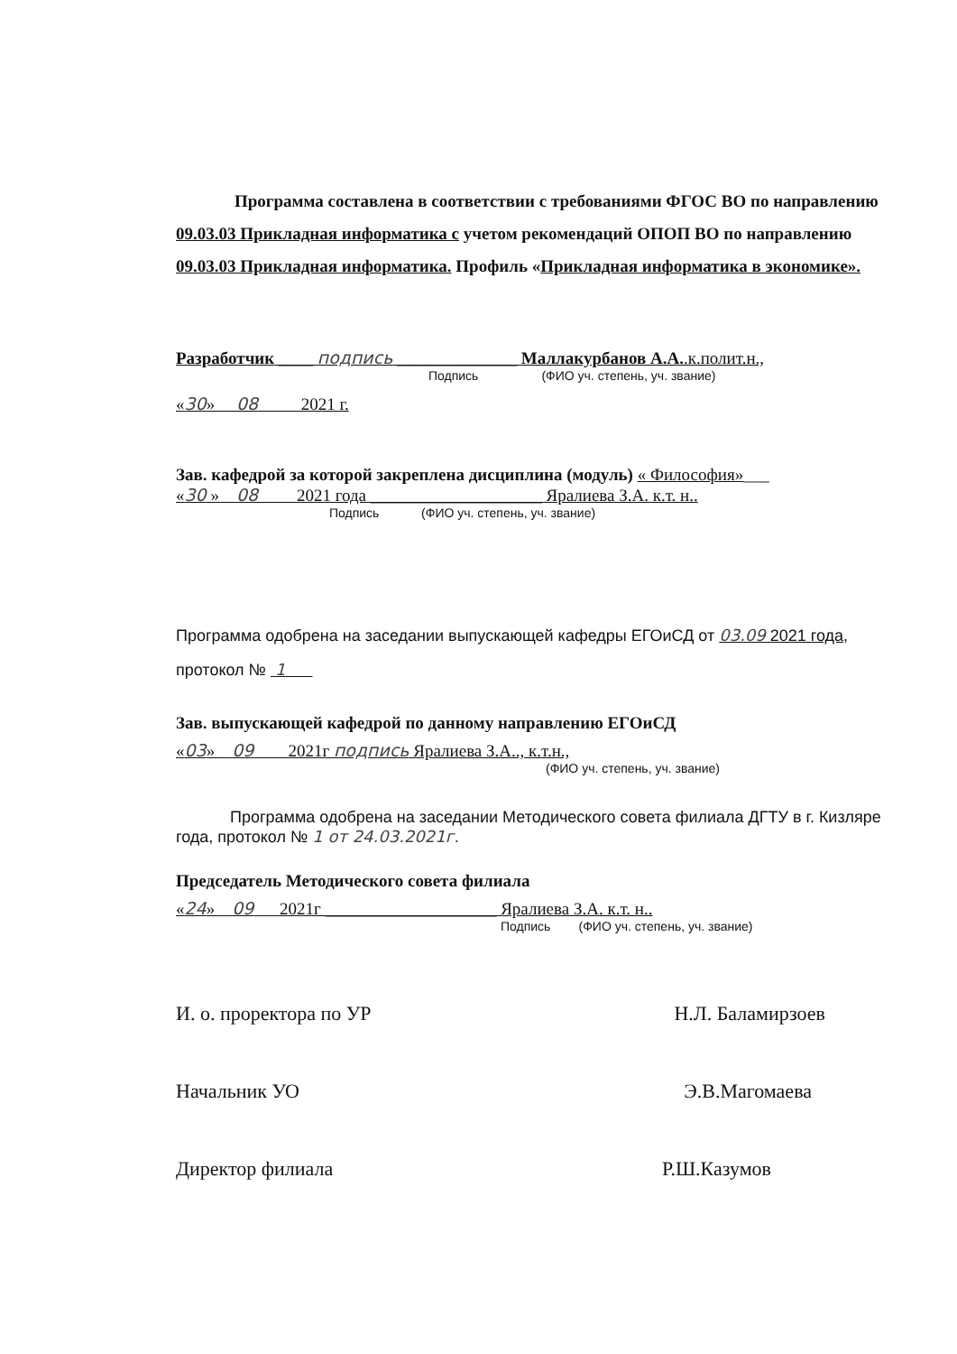Программа составлена в соответствии с требованиями ФГОС ВО по направлению 09.03.03 Прикладная информатика с учетом рекомендаций ОПОП ВО по направлению 09.03.03 Прикладная информатика. Профиль «Прикладная информатика в экономике».
Разработчик ____ подпись ______________ Маллакурбанов А.А..к.полит.н.,
Подпись (ФИО уч. степень, уч. звание)
«30» 08 2021 г.
Зав. кафедрой за которой закреплена дисциплина (модуль) « Философия»___
«30 » 08 2021 года ____________________ Яралиева З.А. к.т. н..
Подпись (ФИО уч. степень, уч. звание)
Программа одобрена на заседании выпускающей кафедры ЕГОиСД от 03.09 2021 года, протокол № 1
Зав. выпускающей кафедрой по данному направлению ЕГОиСД
«03» 09 2021г подпись Яралиева З.А.., к.т.н.,
(ФИО уч. степень, уч. звание)
Программа одобрена на заседании Методического совета филиала ДГТУ в г. Кизляре года, протокол № 1 от 24.03.2021г.
Председатель Методического совета филиала
«24» 09 2021г ____________________ Яралиева З.А. к.т. н..
Подпись (ФИО уч. степень, уч. звание)
И. о. проректора по УР Н.Л. Баламирзоев
Начальник УО Э.В.Магомаева
Директор филиала Р.Ш.Казумов